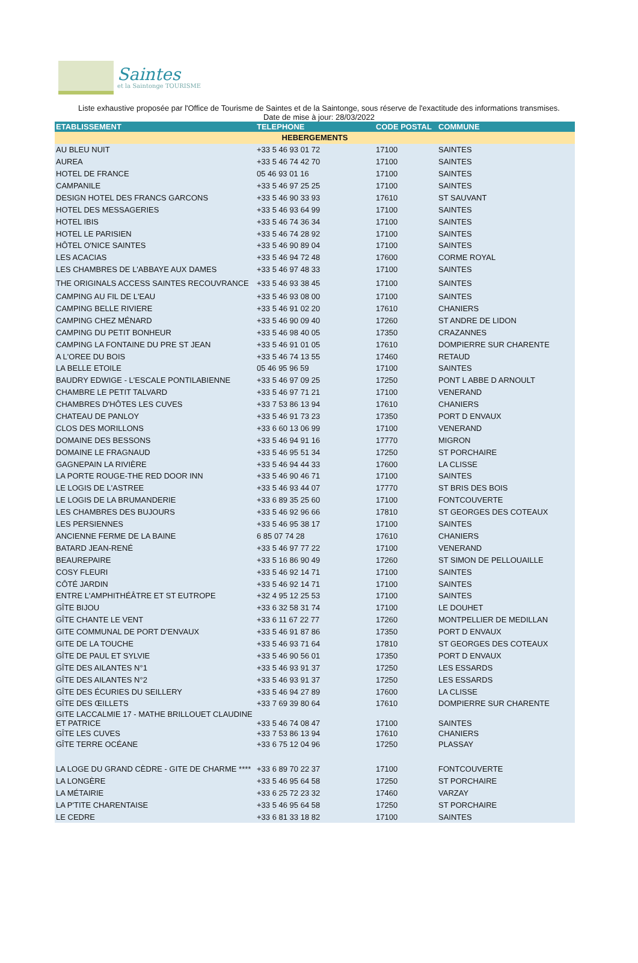Saintes
et la Saintonge TOURISME
Liste exhaustive proposée par l'Office de Tourisme de Saintes et de la Saintonge, sous réserve de l'exactitude des informations transmises.
Date de mise à jour: 28/03/2022
| ETABLISSEMENT | TELEPHONE | CODE POSTAL | COMMUNE |
| --- | --- | --- | --- |
| HEBERGEMENTS | | | |
| AU BLEU NUIT | +33 5 46 93 01 72 | 17100 | SAINTES |
| AUREA | +33 5 46 74 42 70 | 17100 | SAINTES |
| HOTEL DE FRANCE | 05 46 93 01 16 | 17100 | SAINTES |
| CAMPANILE | +33 5 46 97 25 25 | 17100 | SAINTES |
| DESIGN HOTEL DES FRANCS GARCONS | +33 5 46 90 33 93 | 17610 | ST SAUVANT |
| HOTEL DES MESSAGERIES | +33 5 46 93 64 99 | 17100 | SAINTES |
| HOTEL IBIS | +33 5 46 74 36 34 | 17100 | SAINTES |
| HOTEL LE PARISIEN | +33 5 46 74 28 92 | 17100 | SAINTES |
| HÔTEL O'NICE SAINTES | +33 5 46 90 89 04 | 17100 | SAINTES |
| LES ACACIAS | +33 5 46 94 72 48 | 17600 | CORME ROYAL |
| LES CHAMBRES DE L'ABBAYE AUX DAMES | +33 5 46 97 48 33 | 17100 | SAINTES |
| THE ORIGINALS ACCESS SAINTES RECOUVRANCE | +33 5 46 93 38 45 | 17100 | SAINTES |
| CAMPING AU FIL DE L'EAU | +33 5 46 93 08 00 | 17100 | SAINTES |
| CAMPING BELLE RIVIERE | +33 5 46 91 02 20 | 17610 | CHANIERS |
| CAMPING CHEZ MÉNARD | +33 5 46 90 09 40 | 17260 | ST ANDRE DE LIDON |
| CAMPING DU PETIT BONHEUR | +33 5 46 98 40 05 | 17350 | CRAZANNES |
| CAMPING LA FONTAINE DU PRE ST JEAN | +33 5 46 91 01 05 | 17610 | DOMPIERRE SUR CHARENTE |
| A L'OREE DU BOIS | +33 5 46 74 13 55 | 17460 | RETAUD |
| LA BELLE ETOILE | 05 46 95 96 59 | 17100 | SAINTES |
| BAUDRY EDWIGE - L'ESCALE PONTILABIENNE | +33 5 46 97 09 25 | 17250 | PONT L ABBE D ARNOULT |
| CHAMBRE LE PETIT TALVARD | +33 5 46 97 71 21 | 17100 | VENERAND |
| CHAMBRES D'HÔTES LES CUVES | +33 7 53 86 13 94 | 17610 | CHANIERS |
| CHATEAU DE PANLOY | +33 5 46 91 73 23 | 17350 | PORT D ENVAUX |
| CLOS DES MORILLONS | +33 6 60 13 06 99 | 17100 | VENERAND |
| DOMAINE DES BESSONS | +33 5 46 94 91 16 | 17770 | MIGRON |
| DOMAINE LE FRAGNAUD | +33 5 46 95 51 34 | 17250 | ST PORCHAIRE |
| GAGNEPAIN LA RIVIÈRE | +33 5 46 94 44 33 | 17600 | LA CLISSE |
| LA PORTE ROUGE-THE RED DOOR INN | +33 5 46 90 46 71 | 17100 | SAINTES |
| LE LOGIS DE L'ASTREE | +33 5 46 93 44 07 | 17770 | ST BRIS DES BOIS |
| LE LOGIS DE LA BRUMANDERIE | +33 6 89 35 25 60 | 17100 | FONTCOUVERTE |
| LES CHAMBRES DES BUJOURS | +33 5 46 92 96 66 | 17810 | ST GEORGES DES COTEAUX |
| LES PERSIENNES | +33 5 46 95 38 17 | 17100 | SAINTES |
| ANCIENNE FERME DE LA BAINE | 6 85 07 74 28 | 17610 | CHANIERS |
| BATARD JEAN-RENÉ | +33 5 46 97 77 22 | 17100 | VENERAND |
| BEAUREPAIRE | +33 5 16 86 90 49 | 17260 | ST SIMON DE PELLOUAILLE |
| COSY FLEURI | +33 5 46 92 14 71 | 17100 | SAINTES |
| CÔTÉ JARDIN | +33 5 46 92 14 71 | 17100 | SAINTES |
| ENTRE L'AMPHITHÉÂTRE ET ST EUTROPE | +32 4 95 12 25 53 | 17100 | SAINTES |
| GÎTE BIJOU | +33 6 32 58 31 74 | 17100 | LE DOUHET |
| GÎTE CHANTE LE VENT | +33 6 11 67 22 77 | 17260 | MONTPELLIER DE MEDILLAN |
| GITE COMMUNAL DE PORT D'ENVAUX | +33 5 46 91 87 86 | 17350 | PORT D ENVAUX |
| GITE DE LA TOUCHE | +33 5 46 93 71 64 | 17810 | ST GEORGES DES COTEAUX |
| GÎTE DE PAUL ET SYLVIE | +33 5 46 90 56 01 | 17350 | PORT D ENVAUX |
| GÎTE DES AILANTES N°1 | +33 5 46 93 91 37 | 17250 | LES ESSARDS |
| GÎTE DES AILANTES N°2 | +33 5 46 93 91 37 | 17250 | LES ESSARDS |
| GÎTE DES ÉCURIES DU SEILLERY | +33 5 46 94 27 89 | 17600 | LA CLISSE |
| GÎTE DES ŒILLETS | +33 7 69 39 80 64 | 17610 | DOMPIERRE SUR CHARENTE |
| GITE LACCALMIE 17 - MATHE BRILLOUET CLAUDINE ET PATRICE | +33 5 46 74 08 47 | 17100 | SAINTES |
| GÎTE LES CUVES | +33 7 53 86 13 94 | 17610 | CHANIERS |
| GÎTE TERRE OCÉANE | +33 6 75 12 04 96 | 17250 | PLASSAY |
| LA LOGE DU GRAND CÈDRE - GITE DE CHARME **** | +33 6 89 70 22 37 | 17100 | FONTCOUVERTE |
| LA LONGÈRE | +33 5 46 95 64 58 | 17250 | ST PORCHAIRE |
| LA MÉTAIRIE | +33 6 25 72 23 32 | 17460 | VARZAY |
| LA P'TITE CHARENTAISE | +33 5 46 95 64 58 | 17250 | ST PORCHAIRE |
| LE CEDRE | +33 6 81 33 18 82 | 17100 | SAINTES |